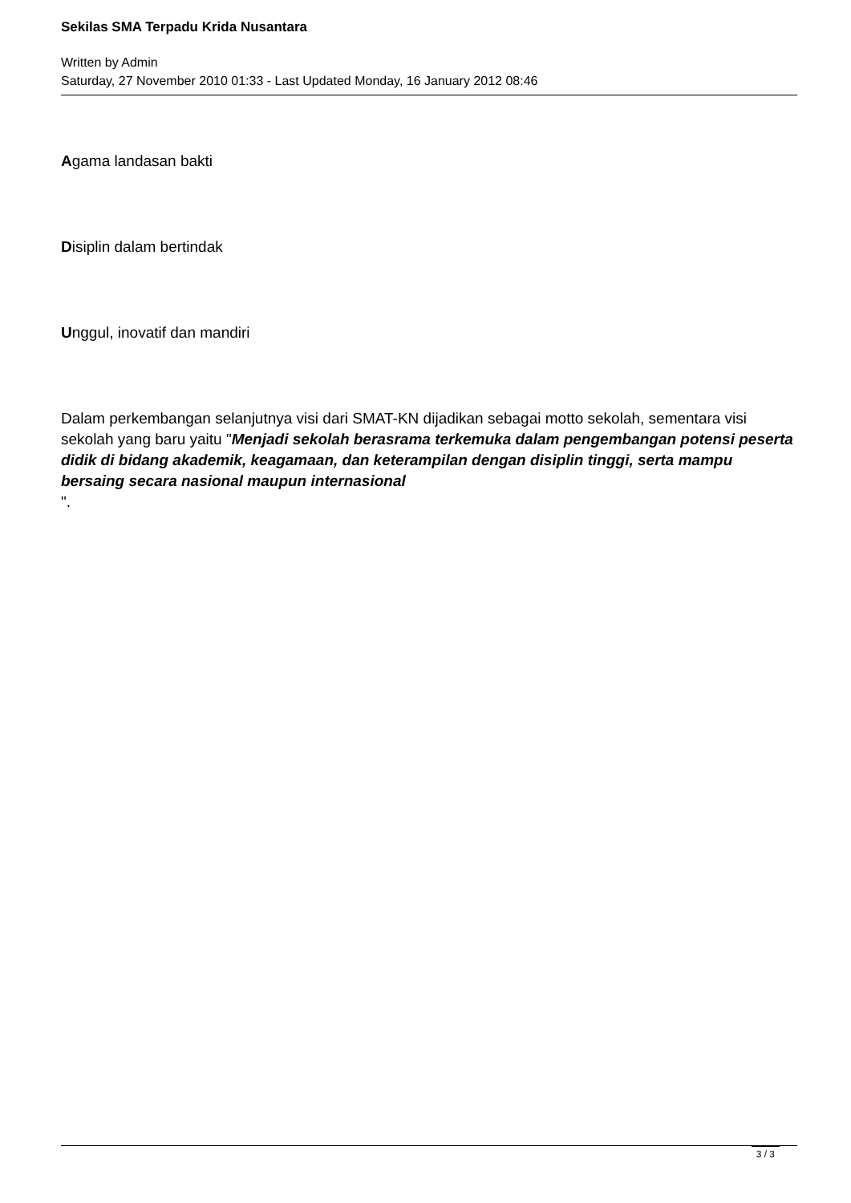Sekilas SMA Terpadu Krida Nusantara
Written by Admin
Saturday, 27 November 2010 01:33 - Last Updated Monday, 16 January 2012 08:46
Agama landasan bakti
Disiplin dalam bertindak
Unggul, inovatif dan mandiri
Dalam perkembangan selanjutnya visi dari SMAT-KN dijadikan sebagai motto sekolah, sementara visi sekolah yang baru yaitu "Menjadi sekolah berasrama terkemuka dalam pengembangan potensi peserta didik di bidang akademik, keagamaan, dan keterampilan dengan disiplin tinggi, serta mampu bersaing secara nasional maupun internasional
".
3 / 3